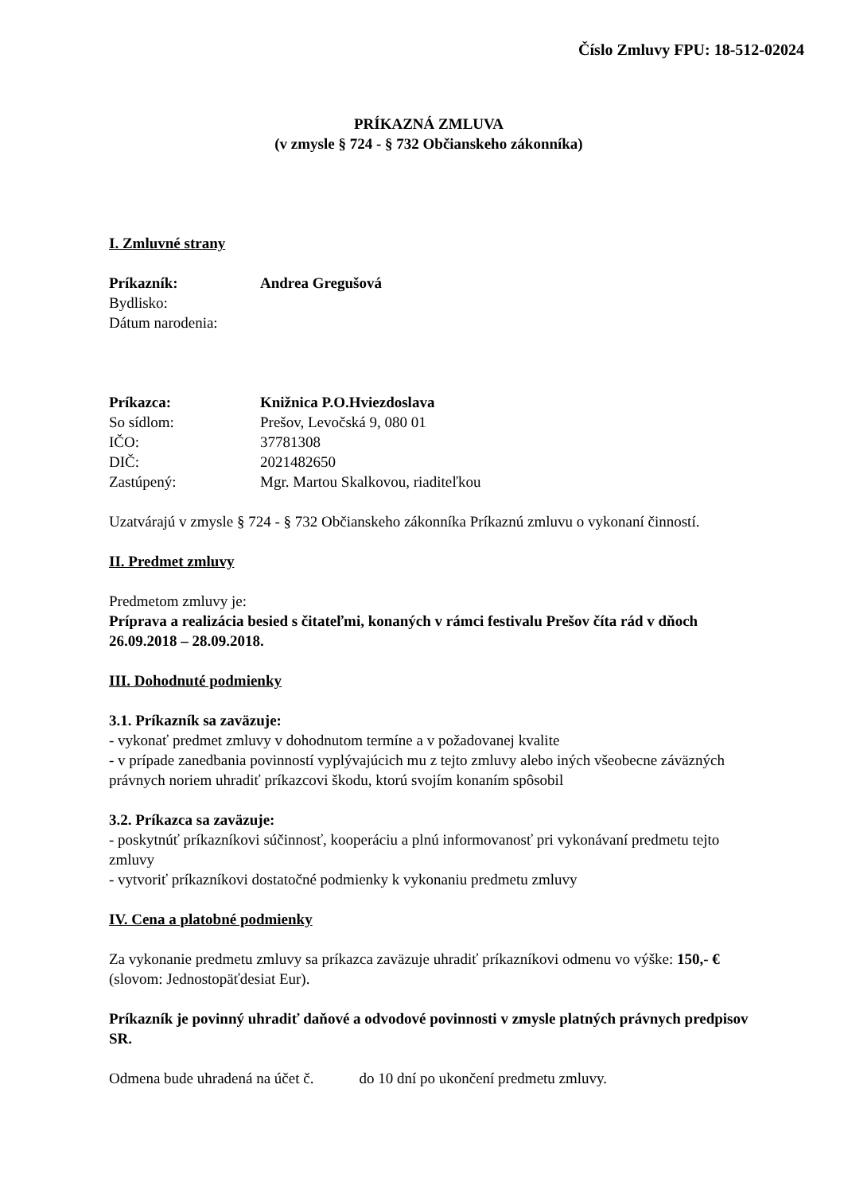Číslo Zmluvy FPU: 18-512-02024
PRÍKAZNÁ ZMLUVA
(v zmysle § 724 - § 732 Občianskeho zákonníka)
I. Zmluvné strany
Príkazník: Andrea Gregušová
Bydlisko:
Dátum narodenia:
Príkazca: Knižnica P.O.Hviezdoslava
So sídlom: Prešov, Levočská 9, 080 01
IČO: 37781308
DIČ: 2021482650
Zastúpený: Mgr. Martou Skalkovou, riaditeľkou
Uzatvárajú v zmysle § 724 - § 732 Občianskeho zákonníka Príkaznú zmluvu o vykonaní činností.
II. Predmet zmluvy
Predmetom zmluvy je:
Príprava a realizácia besied s čitateľmi, konaných v rámci festivalu Prešov číta rád v dňoch 26.09.2018 – 28.09.2018.
III. Dohodnuté podmienky
3.1. Príkazník sa zaväzuje:
- vykonať predmet zmluvy v dohodnutom termíne a v požadovanej kvalite
- v prípade zanedbania povinností vyplývajúcich mu z tejto zmluvy alebo iných všeobecne záväzných právnych noriem uhradiť príkazcovi škodu, ktorú svojím konaním spôsobil
3.2. Príkazca sa zaväzuje:
- poskytnúť príkazníkovi súčinnosť, kooperáciu a plnú informovanosť pri vykonávaní predmetu tejto zmluvy
- vytvoriť príkazníkovi dostatočné podmienky k vykonaniu predmetu zmluvy
IV. Cena a platobné podmienky
Za vykonanie predmetu zmluvy sa príkazca zaväzuje uhradiť príkazníkovi odmenu vo výške: 150,- € (slovom: Jednostopäťdesiat Eur).
Príkazník je povinný uhradiť daňové a odvodové povinnosti v zmysle platných právnych predpisov SR.
Odmena bude uhradená na účet č. do 10 dní po ukončení predmetu zmluvy.